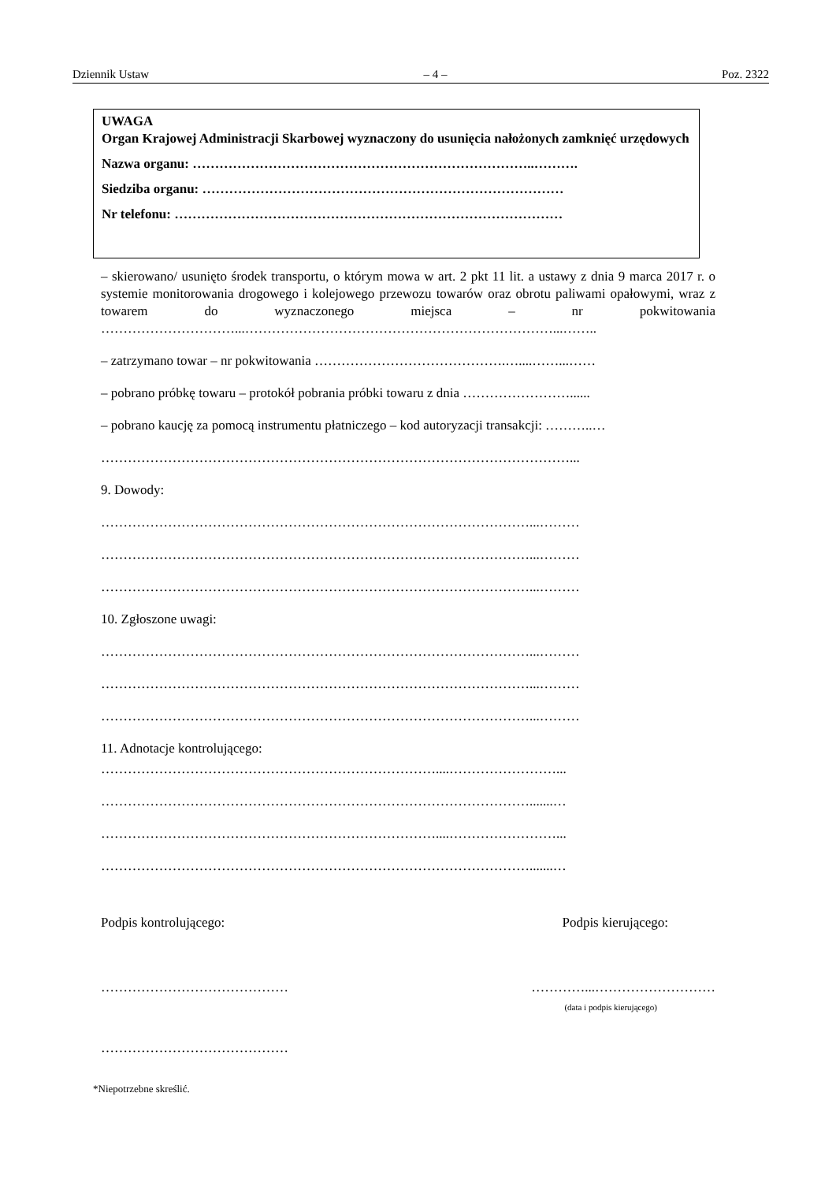Dziennik Ustaw – 4 – Poz. 2322
UWAGA
Organ Krajowej Administracji Skarbowej wyznaczony do usunięcia nałożonych zamknięć urzędowych
Nazwa organu: …………………………………………………………………..……….
Siedziba organu: ………………………………………………………………………
Nr telefonu: ……………………………………………………………………………
– skierowano/ usunięto środek transportu, o którym mowa w art. 2 pkt 11 lit. a ustawy z dnia 9 marca 2017 r. o systemie monitorowania drogowego i kolejowego przewozu towarów oraz obrotu paliwami opałowymi, wraz z towarem do wyznaczonego miejsca – nr pokwitowania …………………………...……………………………………………………………...……..
– zatrzymano towar – nr pokwitowania …………………………………….…....……...……
– pobrano próbkę towaru – protokół pobrania próbki towaru z dnia ……………………......
– pobrano kaucję za pomocą instrumentu płatniczego – kod autoryzacji transakcji: ………..…
……………………………………………………………………………………………...
9. Dowody:
……………………………………………………………………………………...………
……………………………………………………………………………………...………
……………………………………………………………………………………...………
10. Zgłoszone uwagi:
……………………………………………………………………………………...………
……………………………………………………………………………………...………
……………………………………………………………………………………...………
11. Adnotacje kontrolującego:
…………………………………………………………………....……………………...
…………………………………………………………………………………….......…
…………………………………………………………………....……………………...
…………………………………………………………………………………….......…
Podpis kontrolującego: Podpis kierującego:
…………………………………… …………...………………………
(data i podpis kierującego)
……………………………………
*Niepotrzebne skreślić.